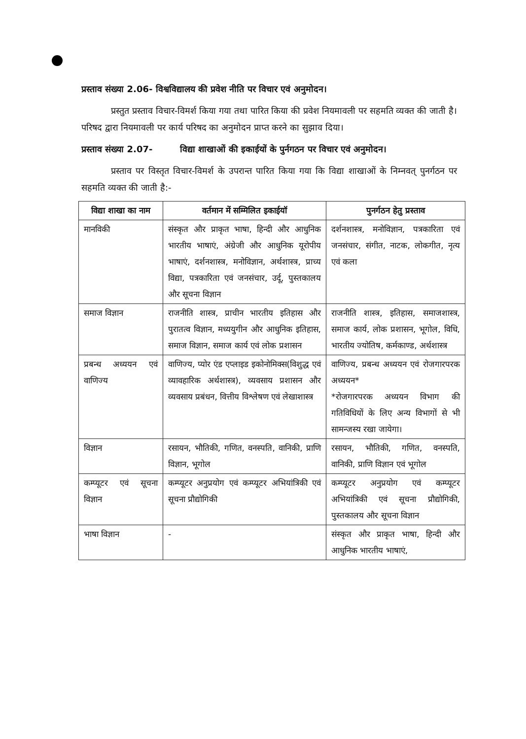प्रस्ताव संख्या 2.06- विश्वविद्यालय की प्रवेश नीति पर विचार एवं अनुमोदन।
प्रस्तुत प्रस्ताव विचार-विमर्श किया गया तथा पारित किया की प्रवेश नियमावली पर सहमति व्यक्त की जाती है। परिषद द्वारा नियमावली पर कार्य परिषद का अनुमोदन प्राप्त करने का सुझाव दिया।
प्रस्ताव संख्या 2.07- विद्या शाखाओं की इकाईयों के पुर्नगठन पर विचार एवं अनुमोदन।
प्रस्ताव पर विस्तृत विचार-विमर्श के उपरान्त पारित किया गया कि विद्या शाखाओं के निम्नवत् पुनर्गठन पर सहमति व्यक्त की जाती है:-
| विद्या शाखा का नाम | वर्तमान में सम्मिलित इकाईयॉ | पुनर्गठन हेतु प्रस्ताव |
| --- | --- | --- |
| मानविकी | संस्कृत और प्राकृत भाषा, हिन्दी और आधुनिक भारतीय भाषाएं, अंग्रेजी और आधुनिक यूरोपीय भाषाएं, दर्शनशास्त्र, मनोविज्ञान, अर्थशास्त्र, प्राच्य विद्या, पत्रकारिता एवं जनसंचार, उर्दू, पुस्तकालय और सूचना विज्ञान | दर्शनशास्त्र, मनोविज्ञान, पत्रकारिता एवं जनसंचार, संगीत, नाटक, लोकगीत, नृत्य एवं कला |
| समाज विज्ञान | राजनीति शास्त्र, प्राचीन भारतीय इतिहास और पुरातत्व विज्ञान, मध्ययुगीन और आधुनिक इतिहास, समाज विज्ञान, समाज कार्य एवं लोक प्रशासन | राजनीति शास्त्र, इतिहास, समाजशास्त्र, समाज कार्य, लोक प्रशासन, भूगोल, विधि, भारतीय ज्योतिष, कर्मकाण्ड, अर्थशास्त्र |
| प्रबन्ध अध्ययन एवं वाणिज्य | वाणिज्य, प्योर एंड एप्लाइड इकोनोमिक्स(विशुद्ध एवं व्यावहारिक अर्थशास्त्र), व्यवसाय प्रशासन और व्यवसाय प्रबंधन, वित्तीय विश्लेषण एवं लेखाशास्त्र | वाणिज्य, प्रबन्ध अध्ययन एवं रोजगारपरक अध्ययन* *रोजगारपरक अध्ययन विभाग की गतिविधियों के लिए अन्य विभागों से भी सामन्जस्य रखा जायेगा। |
| विज्ञान | रसायन, भौतिकी, गणित, वनस्पति, वानिकी, प्राणि विज्ञान, भूगोल | रसायन, भौतिकी, गणित, वनस्पति, वानिकी, प्राणि विज्ञान एवं भूगोल |
| कम्प्यूटर एवं सूचना विज्ञान | कम्प्यूटर अनुप्रयोग एवं कम्प्यूटर अभियांत्रिकी एवं सूचना प्रौद्योगिकी | कम्प्यूटर अनुप्रयोग एवं कम्प्यूटर अभियांत्रिकी एवं सूचना प्रौद्योगिकी, पुस्तकालय और सूचना विज्ञान |
| भाषा विज्ञान | - | संस्कृत और प्राकृत भाषा, हिन्दी और आधुनिक भारतीय भाषाएं, |